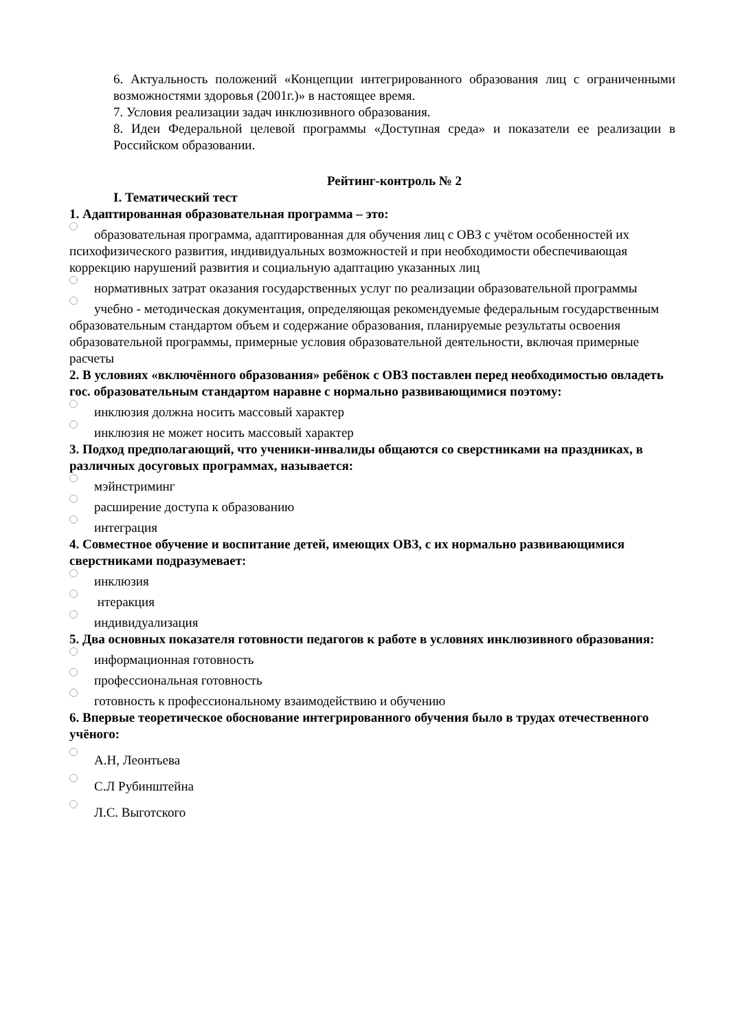6. Актуальность положений «Концепции интегрированного образования лиц с ограниченными возможностями здоровья (2001г.)» в настоящее время.
7. Условия реализации задач инклюзивного образования.
8. Идеи Федеральной целевой программы «Доступная среда» и показатели ее реализации в Российском образовании.
Рейтинг-контроль № 2
I. Тематический тест
1. Адаптированная образовательная программа – это:
образовательная программа, адаптированная для обучения лиц с ОВЗ с учётом особенностей их психофизического развития, индивидуальных возможностей и при необходимости обеспечивающая коррекцию нарушений развития и социальную адаптацию указанных лиц
нормативных затрат оказания государственных услуг по реализации образовательной программы
учебно - методическая документация, определяющая рекомендуемые федеральным государственным образовательным стандартом объем и содержание образования, планируемые результаты освоения образовательной программы, примерные условия образовательной деятельности, включая примерные расчеты
2. В условиях «включённого образования» ребёнок с ОВЗ поставлен перед необходимостью овладеть гос. образовательным стандартом наравне с нормально развивающимися поэтому:
инклюзия должна носить массовый характер
инклюзия не может носить массовый характер
3. Подход предполагающий, что ученики-инвалиды общаются со сверстниками на праздниках, в различных досуговых программах, называется:
мэйнстриминг
расширение доступа к образованию
интеграция
4. Совместное обучение и воспитание детей, имеющих ОВЗ, с их нормально развивающимися сверстниками подразумевает:
инклюзия
нтеракция
индивидуализация
5. Два основных показателя готовности педагогов к работе в условиях инклюзивного образования:
информационная готовность
профессиональная готовность
готовность к профессиональному взаимодействию и обучению
6. Впервые теоретическое обоснование интегрированного обучения было в трудах отечественного учёного:
А.Н, Леонтьева
С.Л Рубинштейна
Л.С. Выготского